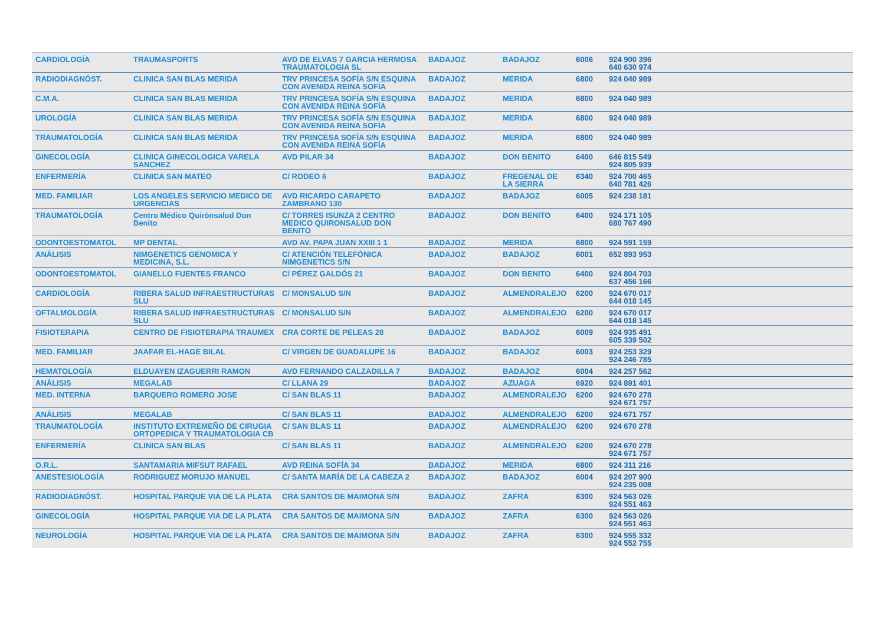| CARDIOLOGÍA | TRAUMASPORTS | AVD DE ELVAS 7 GARCIA HERMOSA TRAUMATOLOGIA SL | BADAJOZ | BADAJOZ | 6006 | 924 900 396 640 630 974 |
| RADIODIAGNÓST. | CLINICA SAN BLAS MERIDA | TRV PRINCESA SOFÍA S/N ESQUINA CON AVENIDA REINA SOFÍA | BADAJOZ | MERIDA | 6800 | 924 040 989 |
| C.M.A. | CLINICA SAN BLAS MERIDA | TRV PRINCESA SOFÍA S/N ESQUINA CON AVENIDA REINA SOFÍA | BADAJOZ | MERIDA | 6800 | 924 040 989 |
| UROLOGÍA | CLINICA SAN BLAS MERIDA | TRV PRINCESA SOFÍA S/N ESQUINA CON AVENIDA REINA SOFÍA | BADAJOZ | MERIDA | 6800 | 924 040 989 |
| TRAUMATOLOGÍA | CLINICA SAN BLAS MERIDA | TRV PRINCESA SOFÍA S/N ESQUINA CON AVENIDA REINA SOFÍA | BADAJOZ | MERIDA | 6800 | 924 040 989 |
| GINECOLOGÍA | CLINICA GINECOLOGICA VARELA SANCHEZ | AVD PILAR 34 | BADAJOZ | DON BENITO | 6400 | 646 815 549 924 805 939 |
| ENFERMERÍA | CLINICA SAN MATEO | C/ RODEO 6 | BADAJOZ | FREGENAL DE LA SIERRA | 6340 | 924 700 465 640 781 426 |
| MED. FAMILIAR | LOS ANGELES SERVICIO MEDICO DE URGENCIAS | AVD RICARDO CARAPETO ZAMBRANO 130 | BADAJOZ | BADAJOZ | 6005 | 924 238 181 |
| TRAUMATOLOGÍA | Centro Médico Quirónsalud Don Benito | C/ TORRES ISUNZA 2 CENTRO MEDICO QUIRONSALUD DON BENITO | BADAJOZ | DON BENITO | 6400 | 924 171 105 680 767 490 |
| ODONTOESTOMATOL | MP DENTAL | AVD AV. PAPA JUAN XXIII 1 1 | BADAJOZ | MERIDA | 6800 | 924 591 159 |
| ANÁLISIS | NIMGENETICS GENOMICA Y MEDICINA, S.L. | C/ ATENCIÓN TELEFÓNICA NIMGENETICS S/N | BADAJOZ | BADAJOZ | 6001 | 652 893 953 |
| ODONTOESTOMATOL | GIANELLO FUENTES FRANCO | C/ PÉREZ GALDÓS 21 | BADAJOZ | DON BENITO | 6400 | 924 804 703 637 456 166 |
| CARDIOLOGÍA | RIBERA SALUD INFRAESTRUCTURAS SLU | C/ MONSALUD S/N | BADAJOZ | ALMENDRALEJO | 6200 | 924 670 017 644 018 145 |
| OFTALMOLOGÍA | RIBERA SALUD INFRAESTRUCTURAS SLU | C/ MONSALUD S/N | BADAJOZ | ALMENDRALEJO | 6200 | 924 670 017 644 018 145 |
| FISIOTERAPIA | CENTRO DE FISIOTERAPIA TRAUMEX | CRA CORTE DE PELEAS 28 | BADAJOZ | BADAJOZ | 6009 | 924 935 491 605 339 502 |
| MED. FAMILIAR | JAAFAR EL-HAGE BILAL | C/ VIRGEN DE GUADALUPE 16 | BADAJOZ | BADAJOZ | 6003 | 924 253 329 924 246 785 |
| HEMATOLOGÍA | ELDUAYEN IZAGUERRI RAMON | AVD FERNANDO CALZADILLA 7 | BADAJOZ | BADAJOZ | 6004 | 924 257 562 |
| ANÁLISIS | MEGALAB | C/ LLANA 29 | BADAJOZ | AZUAGA | 6920 | 924 891 401 |
| MED. INTERNA | BARQUERO ROMERO JOSE | C/ SAN BLAS 11 | BADAJOZ | ALMENDRALEJO | 6200 | 924 670 278 924 671 757 |
| ANÁLISIS | MEGALAB | C/ SAN BLAS 11 | BADAJOZ | ALMENDRALEJO | 6200 | 924 671 757 |
| TRAUMATOLOGÍA | INSTITUTO EXTREMEÑO DE CIRUGIA ORTOPEDICA Y TRAUMATOLOGIA CB | C/ SAN BLAS 11 | BADAJOZ | ALMENDRALEJO | 6200 | 924 670 278 |
| ENFERMERÍA | CLINICA SAN BLAS | C/ SAN BLAS 11 | BADAJOZ | ALMENDRALEJO | 6200 | 924 670 278 924 671 757 |
| O.R.L. | SANTAMARIA MIFSUT RAFAEL | AVD REINA SOFÍA 34 | BADAJOZ | MERIDA | 6800 | 924 311 216 |
| ANESTESIOLOGÍA | RODRIGUEZ MORUJO MANUEL | C/ SANTA MARÍA DE LA CABEZA 2 | BADAJOZ | BADAJOZ | 6004 | 924 207 900 924 235 008 |
| RADIODIAGNÓST. | HOSPITAL PARQUE VIA DE LA PLATA | CRA SANTOS DE MAIMONA S/N | BADAJOZ | ZAFRA | 6300 | 924 563 026 924 551 463 |
| GINECOLOGÍA | HOSPITAL PARQUE VIA DE LA PLATA | CRA SANTOS DE MAIMONA S/N | BADAJOZ | ZAFRA | 6300 | 924 563 026 924 551 463 |
| NEUROLOGÍA | HOSPITAL PARQUE VIA DE LA PLATA | CRA SANTOS DE MAIMONA S/N | BADAJOZ | ZAFRA | 6300 | 924 555 332 924 552 755 |